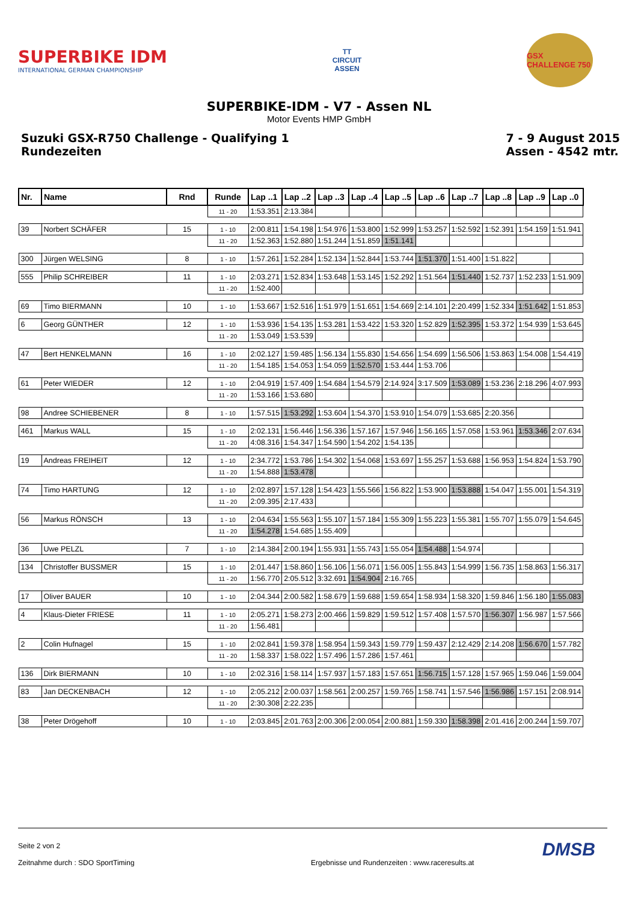SUPERBIKE IDM
INTERNATIONAL GERMAN CHAMPIONSHIP
TT
CIRCUIT
ASSEN
GSX CHALLENGE 750
SUPERBIKE-IDM - V7 - Assen NL
Motor Events HMP GmbH
Suzuki GSX-R750 Challenge - Qualifying 1
Rundezeiten
7 - 9 August 2015
Assen - 4542 mtr.
| Nr. | Name | Rnd | Runde | Lap ..1 | Lap ..2 | Lap ..3 | Lap ..4 | Lap ..5 | Lap ..6 | Lap ..7 | Lap ..8 | Lap ..9 | Lap ..0 |
| --- | --- | --- | --- | --- | --- | --- | --- | --- | --- | --- | --- | --- | --- |
| | | | 11 - 20 | 1:53.351 | 2:13.384 | | | | | | | | |
| 39 | Norbert SCHÄFER | 15 | 1 - 10 | 2:00.811 | 1:54.198 | 1:54.976 | 1:53.800 | 1:52.999 | 1:53.257 | 1:52.592 | 1:52.391 | 1:54.159 | 1:51.941 |
| | | | 11 - 20 | 1:52.363 | 1:52.880 | 1:51.244 | 1:51.859 | 1:51.141 | | | | | |
| 300 | Jürgen WELSING | 8 | 1 - 10 | 1:57.261 | 1:52.284 | 1:52.134 | 1:52.844 | 1:53.744 | 1:51.370 | 1:51.400 | 1:51.822 | | |
| 555 | Philip SCHREIBER | 11 | 1 - 10 | 2:03.271 | 1:52.834 | 1:53.648 | 1:53.145 | 1:52.292 | 1:51.564 | 1:51.440 | 1:52.737 | 1:52.233 | 1:51.909 |
| | | | 11 - 20 | 1:52.400 | | | | | | | | | |
| 69 | Timo BIERMANN | 10 | 1 - 10 | 1:53.667 | 1:52.516 | 1:51.979 | 1:51.651 | 1:54.669 | 2:14.101 | 2:20.499 | 1:52.334 | 1:51.642 | 1:51.853 |
| 6 | Georg GÜNTHER | 12 | 1 - 10 | 1:53.936 | 1:54.135 | 1:53.281 | 1:53.422 | 1:53.320 | 1:52.829 | 1:52.395 | 1:53.372 | 1:54.939 | 1:53.645 |
| | | | 11 - 20 | 1:53.049 | 1:53.539 | | | | | | | | |
| 47 | Bert HENKELMANN | 16 | 1 - 10 | 2:02.127 | 1:59.485 | 1:56.134 | 1:55.830 | 1:54.656 | 1:54.699 | 1:56.506 | 1:53.863 | 1:54.008 | 1:54.419 |
| | | | 11 - 20 | 1:54.185 | 1:54.053 | 1:54.059 | 1:52.570 | 1:53.444 | 1:53.706 | | | | |
| 61 | Peter WIEDER | 12 | 1 - 10 | 2:04.919 | 1:57.409 | 1:54.684 | 1:54.579 | 2:14.924 | 3:17.509 | 1:53.089 | 1:53.236 | 2:18.296 | 4:07.993 |
| | | | 11 - 20 | 1:53.166 | 1:53.680 | | | | | | | | |
| 98 | Andree SCHIEBENER | 8 | 1 - 10 | 1:57.515 | 1:53.292 | 1:53.604 | 1:54.370 | 1:53.910 | 1:54.079 | 1:53.685 | 2:20.356 | | |
| 461 | Markus WALL | 15 | 1 - 10 | 2:02.131 | 1:56.446 | 1:56.336 | 1:57.167 | 1:57.946 | 1:56.165 | 1:57.058 | 1:53.961 | 1:53.346 | 2:07.634 |
| | | | 11 - 20 | 4:08.316 | 1:54.347 | 1:54.590 | 1:54.202 | 1:54.135 | | | | | |
| 19 | Andreas FREIHEIT | 12 | 1 - 10 | 2:34.772 | 1:53.786 | 1:54.302 | 1:54.068 | 1:53.697 | 1:55.257 | 1:53.688 | 1:56.953 | 1:54.824 | 1:53.790 |
| | | | 11 - 20 | 1:54.888 | 1:53.478 | | | | | | | | |
| 74 | Timo HARTUNG | 12 | 1 - 10 | 2:02.897 | 1:57.128 | 1:54.423 | 1:55.566 | 1:56.822 | 1:53.900 | 1:53.888 | 1:54.047 | 1:55.001 | 1:54.319 |
| | | | 11 - 20 | 2:09.395 | 2:17.433 | | | | | | | | |
| 56 | Markus RÖNSCH | 13 | 1 - 10 | 2:04.634 | 1:55.563 | 1:55.107 | 1:57.184 | 1:55.309 | 1:55.223 | 1:55.381 | 1:55.707 | 1:55.079 | 1:54.645 |
| | | | 11 - 20 | 1:54.278 | 1:54.685 | 1:55.409 | | | | | | | |
| 36 | Uwe PELZL | 7 | 1 - 10 | 2:14.384 | 2:00.194 | 1:55.931 | 1:55.743 | 1:55.054 | 1:54.488 | 1:54.974 | | | |
| 134 | Christoffer BUSSMER | 15 | 1 - 10 | 2:01.447 | 1:58.860 | 1:56.106 | 1:56.071 | 1:56.005 | 1:55.843 | 1:54.999 | 1:56.735 | 1:58.863 | 1:56.317 |
| | | | 11 - 20 | 1:56.770 | 2:05.512 | 3:32.691 | 1:54.904 | 2:16.765 | | | | | |
| 17 | Oliver BAUER | 10 | 1 - 10 | 2:04.344 | 2:00.582 | 1:58.679 | 1:59.688 | 1:59.654 | 1:58.934 | 1:58.320 | 1:59.846 | 1:56.180 | 1:55.083 |
| 4 | Klaus-Dieter FRIESE | 11 | 1 - 10 | 2:05.271 | 1:58.273 | 2:00.466 | 1:59.829 | 1:59.512 | 1:57.408 | 1:57.570 | 1:56.307 | 1:56.987 | 1:57.566 |
| | | | 11 - 20 | 1:56.481 | | | | | | | | | |
| 2 | Colin Hufnagel | 15 | 1 - 10 | 2:02.841 | 1:59.378 | 1:58.954 | 1:59.343 | 1:59.779 | 1:59.437 | 2:12.429 | 2:14.208 | 1:56.670 | 1:57.782 |
| | | | 11 - 20 | 1:58.337 | 1:58.022 | 1:57.496 | 1:57.286 | 1:57.461 | | | | | |
| 136 | Dirk BIERMANN | 10 | 1 - 10 | 2:02.316 | 1:58.114 | 1:57.937 | 1:57.183 | 1:57.651 | 1:56.715 | 1:57.128 | 1:57.965 | 1:59.046 | 1:59.004 |
| 83 | Jan DECKENBACH | 12 | 1 - 10 | 2:05.212 | 2:00.037 | 1:58.561 | 2:00.257 | 1:59.765 | 1:58.741 | 1:57.546 | 1:56.986 | 1:57.151 | 2:08.914 |
| | | | 11 - 20 | 2:30.308 | 2:22.235 | | | | | | | | |
| 38 | Peter Drögehoff | 10 | 1 - 10 | 2:03.845 | 2:01.763 | 2:00.306 | 2:00.054 | 2:00.881 | 1:59.330 | 1:58.398 | 2:01.416 | 2:00.244 | 1:59.707 |
DMSB
Seite 2 von 2
Zeitnahme durch : SDO SportTiming Ergebnisse und Rundenzeiten : www.raceresults.at